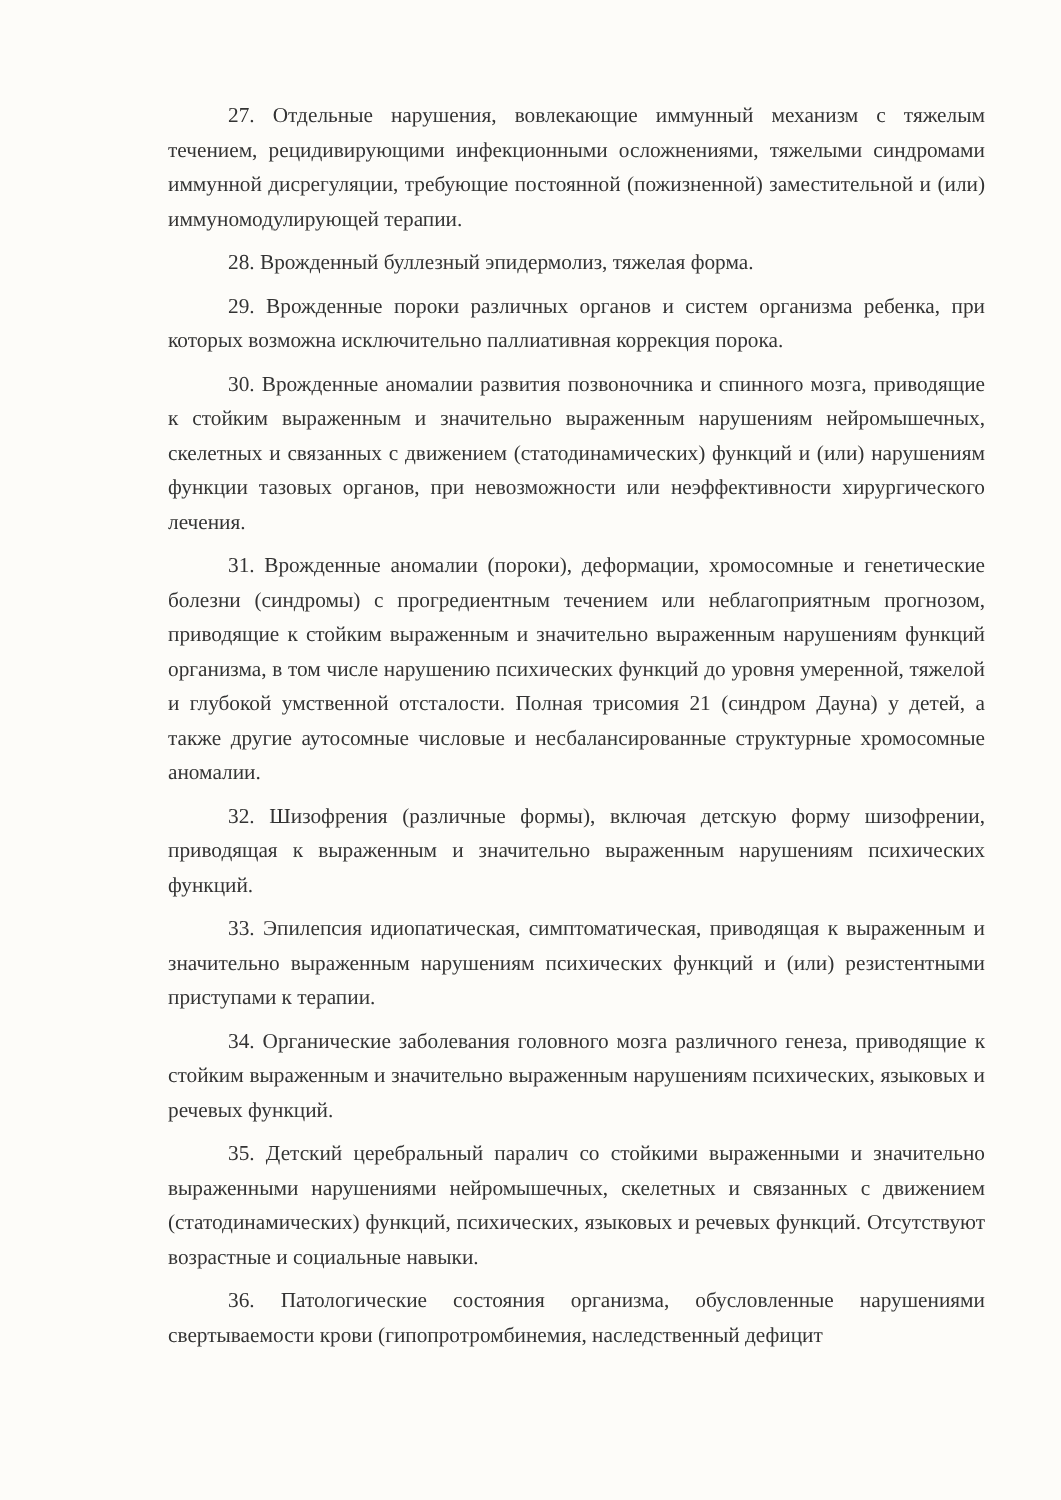27. Отдельные нарушения, вовлекающие иммунный механизм с тяжелым течением, рецидивирующими инфекционными осложнениями, тяжелыми синдромами иммунной дисрегуляции, требующие постоянной (пожизненной) заместительной и (или) иммуномодулирующей терапии.
28. Врожденный буллезный эпидермолиз, тяжелая форма.
29. Врожденные пороки различных органов и систем организма ребенка, при которых возможна исключительно паллиативная коррекция порока.
30. Врожденные аномалии развития позвоночника и спинного мозга, приводящие к стойким выраженным и значительно выраженным нарушениям нейромышечных, скелетных и связанных с движением (статодинамических) функций и (или) нарушениям функции тазовых органов, при невозможности или неэффективности хирургического лечения.
31. Врожденные аномалии (пороки), деформации, хромосомные и генетические болезни (синдромы) с прогредиентным течением или неблагоприятным прогнозом, приводящие к стойким выраженным и значительно выраженным нарушениям функций организма, в том числе нарушению психических функций до уровня умеренной, тяжелой и глубокой умственной отсталости. Полная трисомия 21 (синдром Дауна) у детей, а также другие аутосомные числовые и несбалансированные структурные хромосомные аномалии.
32. Шизофрения (различные формы), включая детскую форму шизофрении, приводящая к выраженным и значительно выраженным нарушениям психических функций.
33. Эпилепсия идиопатическая, симптоматическая, приводящая к выраженным и значительно выраженным нарушениям психических функций и (или) резистентными приступами к терапии.
34. Органические заболевания головного мозга различного генеза, приводящие к стойким выраженным и значительно выраженным нарушениям психических, языковых и речевых функций.
35. Детский церебральный паралич со стойкими выраженными и значительно выраженными нарушениями нейромышечных, скелетных и связанных с движением (статодинамических) функций, психических, языковых и речевых функций. Отсутствуют возрастные и социальные навыки.
36. Патологические состояния организма, обусловленные нарушениями свертываемости крови (гипопротромбинемия, наследственный дефицит